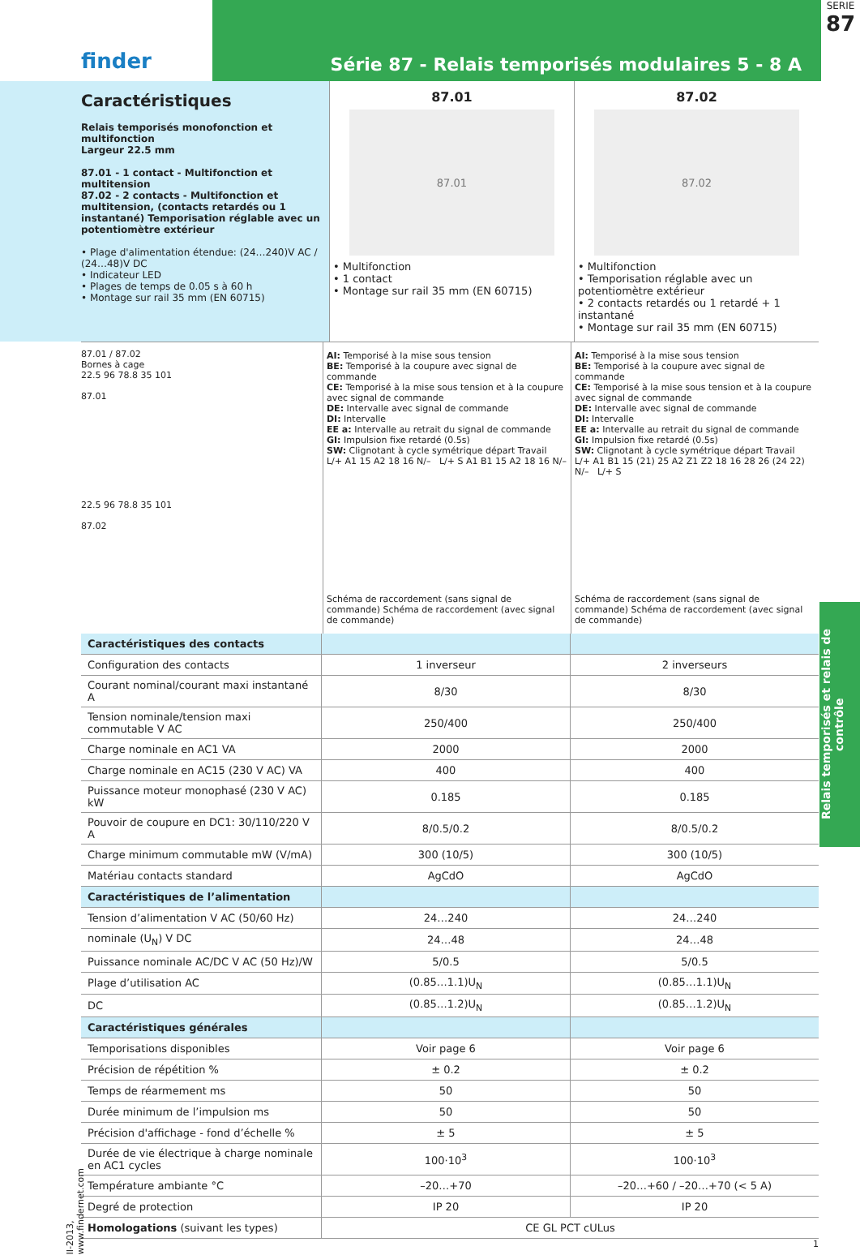finder
Série 87 - Relais temporisés modulaires 5 - 8 A
SERIE
87
Caractéristiques
Relais temporisés monofonction et multifonction
Largeur 22.5 mm
87.01 - 1 contact - Multifonction et multitension
87.02 - 2 contacts - Multifonction et multitension, (contacts retardés ou 1 instantané) Temporisation réglable avec un potentiomètre extérieur
• Plage d'alimentation étendue: (24…240)V AC / (24…48)V DC
• Indicateur LED
• Plages de temps de 0.05 s à 60 h
• Montage sur rail 35 mm (EN 60715)
87.01
87.01
• Multifonction
• 1 contact
• Montage sur rail 35 mm (EN 60715)
87.02
87.02
• Multifonction
• Temporisation réglable avec un potentiomètre extérieur
• 2 contacts retardés ou 1 retardé + 1 instantané
• Montage sur rail 35 mm (EN 60715)
87.01 / 87.02
Bornes à cage
22.5 96 78.8 35 101
87.01
22.5 96 78.8 35 101
87.02
AI: Temporisé à la mise sous tension
BE: Temporisé à la coupure avec signal de commande
CE: Temporisé à la mise sous tension et à la coupure avec signal de commande
DE: Intervalle avec signal de commande
DI: Intervalle
EE a: Intervalle au retrait du signal de commande
GI: Impulsion fixe retardé (0.5s)
SW: Clignotant à cycle symétrique départ Travail
L/+ A1 15 A2 18 16 N/– L/+ S A1 B1 15 A2 18 16 N/–
Schéma de raccordement (sans signal de commande) Schéma de raccordement (avec signal de commande)
AI: Temporisé à la mise sous tension
BE: Temporisé à la coupure avec signal de commande
CE: Temporisé à la mise sous tension et à la coupure avec signal de commande
DE: Intervalle avec signal de commande
DI: Intervalle
EE a: Intervalle au retrait du signal de commande
GI: Impulsion fixe retardé (0.5s)
SW: Clignotant à cycle symétrique départ Travail
L/+ A1 B1 15 (21) 25 A2 Z1 Z2 18 16 28 26 (24 22) N/– L/+ S
Schéma de raccordement (sans signal de commande) Schéma de raccordement (avec signal de commande)
| Caractéristiques des contacts | | |
| Configuration des contacts | 1 inverseur | 2 inverseurs |
| Courant nominal/courant maxi instantané A | 8/30 | 8/30 |
| Tension nominale/tension maxi commutable V AC | 250/400 | 250/400 |
| Charge nominale en AC1 VA | 2000 | 2000 |
| Charge nominale en AC15 (230 V AC) VA | 400 | 400 |
| Puissance moteur monophasé (230 V AC) kW | 0.185 | 0.185 |
| Pouvoir de coupure en DC1: 30/110/220 V A | 8/0.5/0.2 | 8/0.5/0.2 |
| Charge minimum commutable mW (V/mA) | 300 (10/5) | 300 (10/5) |
| Matériau contacts standard | AgCdO | AgCdO |
| Caractéristiques de l’alimentation | | |
| Tension d’alimentation V AC (50/60 Hz) | 24…240 | 24…240 |
| nominale (U<sub>N</sub>) V DC | 24…48 | 24…48 |
| Puissance nominale AC/DC V AC (50 Hz)/W | 5/0.5 | 5/0.5 |
| Plage d’utilisation AC | (0.85…1.1)U<sub>N</sub> | (0.85…1.1)U<sub>N</sub> |
| DC | (0.85…1.2)U<sub>N</sub> | (0.85…1.2)U<sub>N</sub> |
| Caractéristiques générales | | |
| Temporisations disponibles | Voir page 6 | Voir page 6 |
| Précision de répétition % | ± 0.2 | ± 0.2 |
| Temps de réarmement ms | 50 | 50 |
| Durée minimum de l’impulsion ms | 50 | 50 |
| Précision d'affichage - fond d’échelle % | ± 5 | ± 5 |
| Durée de vie électrique à charge nominale en AC1 cycles | 100·10<sup>3</sup> | 100·10<sup>3</sup> |
| Température ambiante °C | –20…+70 | –20…+60 / –20…+70 (< 5 A) |
| Degré de protection | IP 20 | IP 20 |
| Homologations (suivant les types) | CE GL PCT cULus | |
1
II-2013, www.findernet.com
Relais temporisés et relais de contrôle